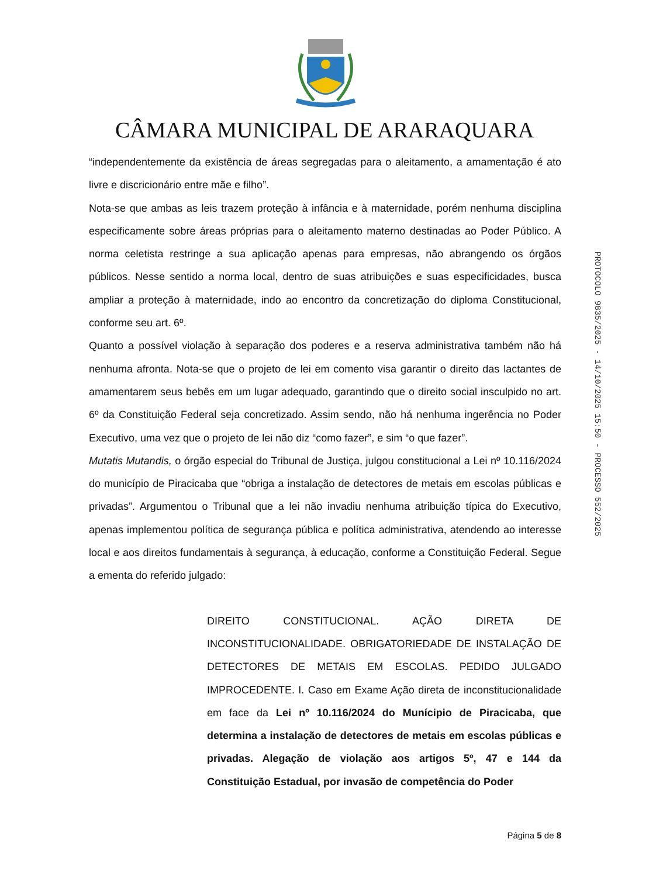CÂMARA MUNICIPAL DE ARARAQUARA
“independentemente da existência de áreas segregadas para o aleitamento, a amamentação é ato livre e discricionário entre mãe e filho”.
Nota-se que ambas as leis trazem proteção à infância e à maternidade, porém nenhuma disciplina especificamente sobre áreas próprias para o aleitamento materno destinadas ao Poder Público. A norma celetista restringe a sua aplicação apenas para empresas, não abrangendo os órgãos públicos. Nesse sentido a norma local, dentro de suas atribuições e suas especificidades, busca ampliar a proteção à maternidade, indo ao encontro da concretização do diploma Constitucional, conforme seu art. 6º.
Quanto a possível violação à separação dos poderes e a reserva administrativa também não há nenhuma afronta. Nota-se que o projeto de lei em comento visa garantir o direito das lactantes de amamentarem seus bebês em um lugar adequado, garantindo que o direito social insculpido no art. 6º da Constituição Federal seja concretizado. Assim sendo, não há nenhuma ingerência no Poder Executivo, uma vez que o projeto de lei não diz “como fazer”, e sim “o que fazer”.
Mutatis Mutandis, o órgão especial do Tribunal de Justiça, julgou constitucional a Lei nº 10.116/2024 do município de Piracicaba que “obriga a instalação de detectores de metais em escolas públicas e privadas”. Argumentou o Tribunal que a lei não invadiu nenhuma atribuição típica do Executivo, apenas implementou política de segurança pública e política administrativa, atendendo ao interesse local e aos direitos fundamentais à segurança, à educação, conforme a Constituição Federal. Segue a ementa do referido julgado:
DIREITO CONSTITUCIONAL. AÇÃO DIRETA DE INCONSTITUCIONALIDADE. OBRIGATORIEDADE DE INSTALAÇÃO DE DETECTORES DE METAIS EM ESCOLAS. PEDIDO JULGADO IMPROCEDENTE. I. Caso em Exame Ação direta de inconstitucionalidade em face da Lei nº 10.116/2024 do Munícipio de Piracicaba, que determina a instalação de detectores de metais em escolas públicas e privadas. Alegação de violação aos artigos 5º, 47 e 144 da Constituição Estadual, por invasão de competência do Poder
PROTOCOLO 9835/2025 - 14/10/2025 15:50 - PROCESSO 552/2025
Página 5 de 8